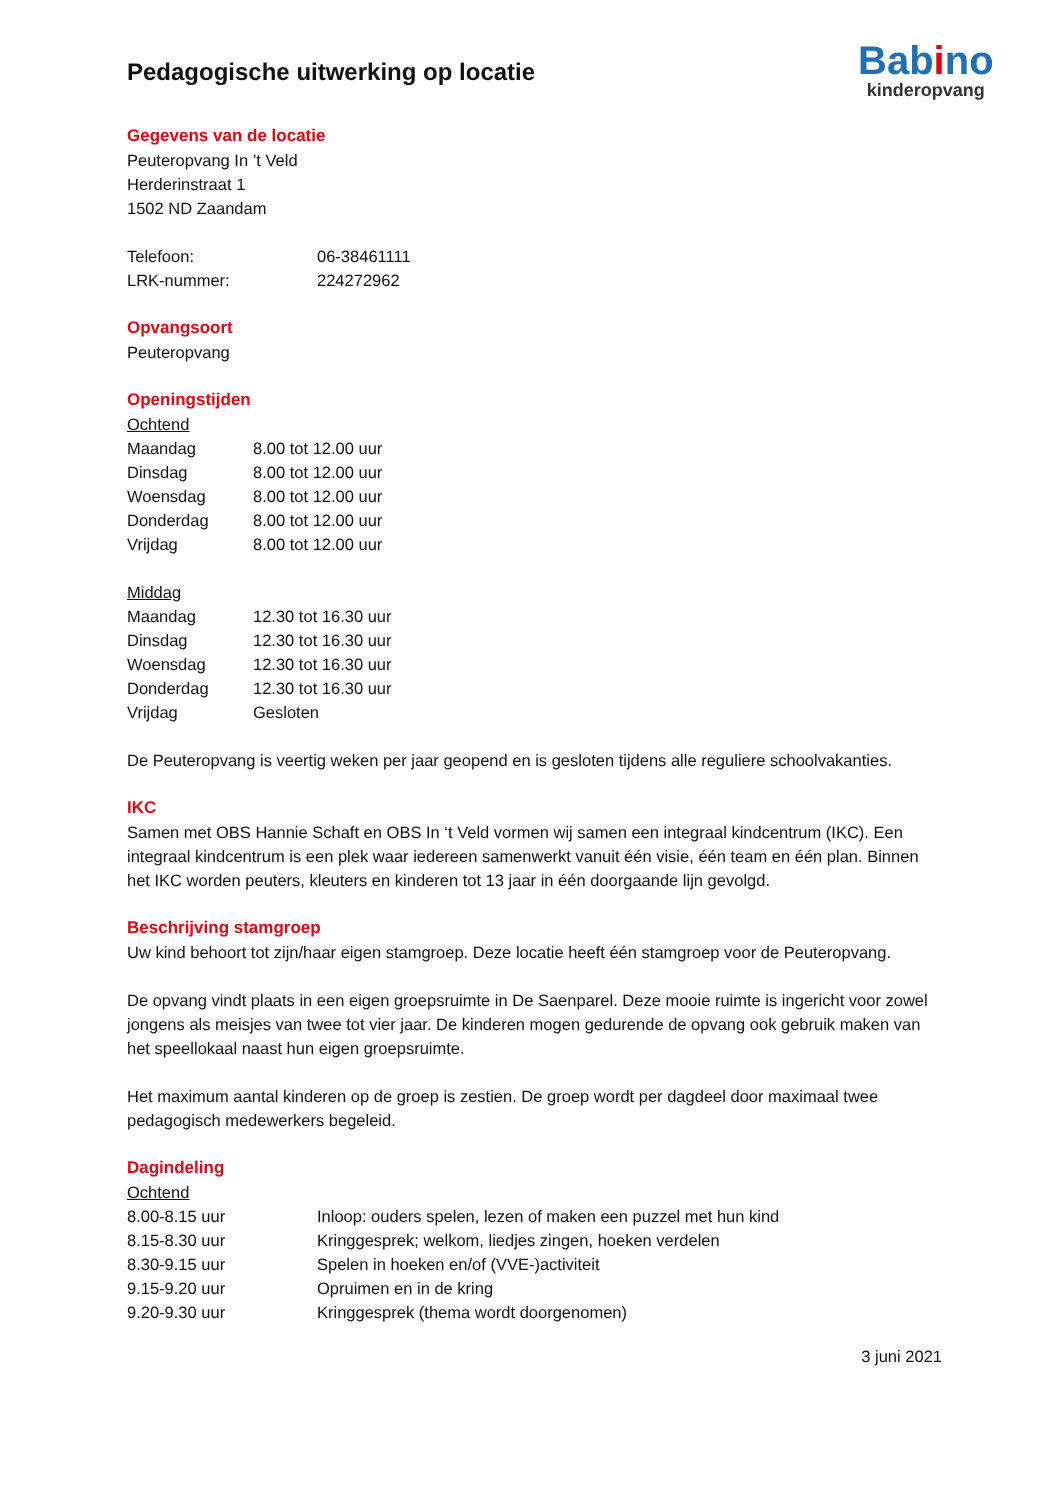Babino
kinderopvang
Pedagogische uitwerking op locatie
Gegevens van de locatie
Peuteropvang In ’t Veld
Herderinstraat 1
1502 ND Zaandam
Telefoon: 06-38461111
LRK-nummer: 224272962
Opvangsoort
Peuteropvang
Openingstijden
Ochtend
Maandag 8.00 tot 12.00 uur
Dinsdag 8.00 tot 12.00 uur
Woensdag 8.00 tot 12.00 uur
Donderdag 8.00 tot 12.00 uur
Vrijdag 8.00 tot 12.00 uur
Middag
Maandag 12.30 tot 16.30 uur
Dinsdag 12.30 tot 16.30 uur
Woensdag 12.30 tot 16.30 uur
Donderdag 12.30 tot 16.30 uur
Vrijdag Gesloten
De Peuteropvang is veertig weken per jaar geopend en is gesloten tijdens alle reguliere schoolvakanties.
IKC
Samen met OBS Hannie Schaft en OBS In ‘t Veld vormen wij samen een integraal kindcentrum (IKC). Een integraal kindcentrum is een plek waar iedereen samenwerkt vanuit één visie, één team en één plan. Binnen het IKC worden peuters, kleuters en kinderen tot 13 jaar in één doorgaande lijn gevolgd.
Beschrijving stamgroep
Uw kind behoort tot zijn/haar eigen stamgroep. Deze locatie heeft één stamgroep voor de Peuteropvang.
De opvang vindt plaats in een eigen groepsruimte in De Saenparel. Deze mooie ruimte is ingericht voor zowel jongens als meisjes van twee tot vier jaar. De kinderen mogen gedurende de opvang ook gebruik maken van het speellokaal naast hun eigen groepsruimte.
Het maximum aantal kinderen op de groep is zestien. De groep wordt per dagdeel door maximaal twee pedagogisch medewerkers begeleid.
Dagindeling
Ochtend
8.00-8.15 uur Inloop: ouders spelen, lezen of maken een puzzel met hun kind
8.15-8.30 uur Kringgesprek; welkom, liedjes zingen, hoeken verdelen
8.30-9.15 uur Spelen in hoeken en/of (VVE-)activiteit
9.15-9.20 uur Opruimen en in de kring
9.20-9.30 uur Kringgesprek (thema wordt doorgenomen)
3 juni 2021